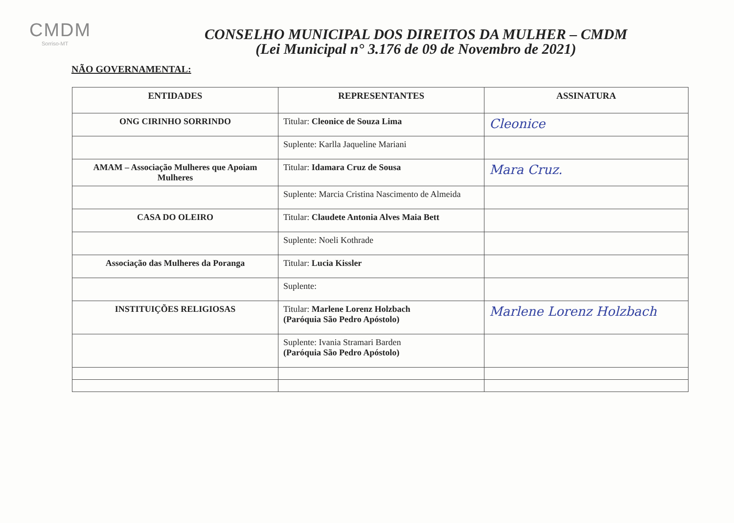CMDM
Sorriso-MT
CONSELHO MUNICIPAL DOS DIREITOS DA MULHER – CMDM
(Lei Municipal n° 3.176 de 09 de Novembro de 2021)
NÃO GOVERNAMENTAL:
| ENTIDADES | REPRESENTANTES | ASSINATURA |
| --- | --- | --- |
| ONG CIRINHO SORRINDO | Titular: Cleonice de Souza Lima | Cleonice |
| | Suplente: Karlla Jaqueline Mariani | |
| AMAM – Associação Mulheres que Apoiam Mulheres | Titular: Idamara Cruz de Sousa | Mara Cruz. |
| | Suplente: Marcia Cristina Nascimento de Almeida | |
| CASA DO OLEIRO | Titular: Claudete Antonia Alves Maia Bett | |
| | Suplente: Noeli Kothrade | |
| Associação das Mulheres da Poranga | Titular: Lucia Kissler | |
| | Suplente: | |
| INSTITUIÇÕES RELIGIOSAS | Titular: Marlene Lorenz Holzbach (Paróquia São Pedro Apóstolo) | Marlene Lorenz Holzbach |
| | Suplente: Ivania Stramari Barden (Paróquia São Pedro Apóstolo) | |